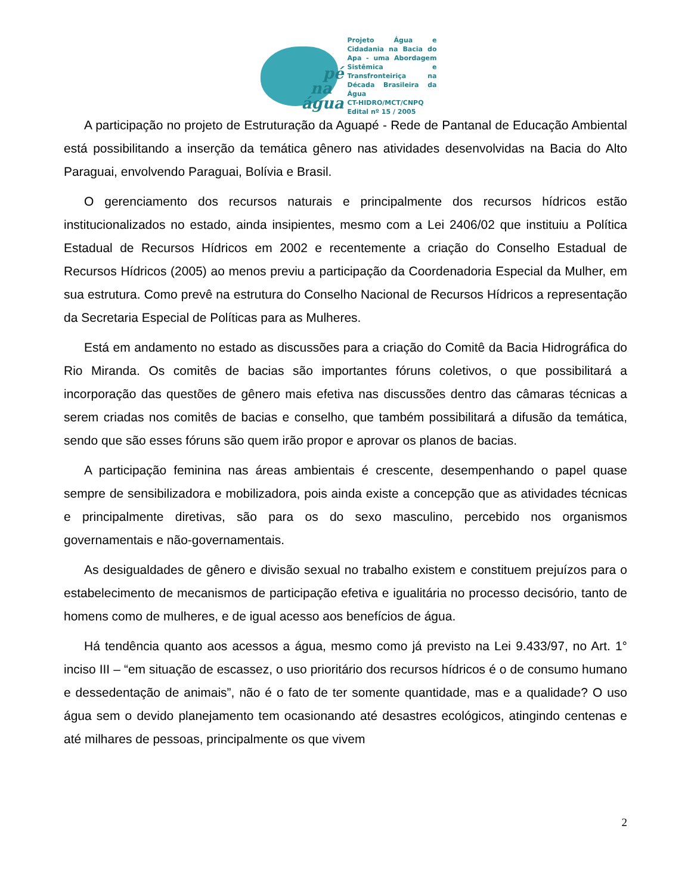pé
na
água
Projeto Água e Cidadania na Bacia do Apa - uma Abordagem Sistêmica e Transfronteiriça na Década Brasileira da Água
CT-HIDRO/MCT/CNPQ
Edital nº 15 / 2005
A participação no projeto de Estruturação da Aguapé - Rede de Pantanal de Educação Ambiental está possibilitando a inserção da temática gênero nas atividades desenvolvidas na Bacia do Alto Paraguai, envolvendo Paraguai, Bolívia e Brasil.
O gerenciamento dos recursos naturais e principalmente dos recursos hídricos estão institucionalizados no estado, ainda insipientes, mesmo com a Lei 2406/02 que instituiu a Política Estadual de Recursos Hídricos em 2002 e recentemente a criação do Conselho Estadual de Recursos Hídricos (2005) ao menos previu a participação da Coordenadoria Especial da Mulher, em sua estrutura. Como prevê na estrutura do Conselho Nacional de Recursos Hídricos a representação da Secretaria Especial de Políticas para as Mulheres.
Está em andamento no estado as discussões para a criação do Comitê da Bacia Hidrográfica do Rio Miranda. Os comitês de bacias são importantes fóruns coletivos, o que possibilitará a incorporação das questões de gênero mais efetiva nas discussões dentro das câmaras técnicas a serem criadas nos comitês de bacias e conselho, que também possibilitará a difusão da temática, sendo que são esses fóruns são quem irão propor e aprovar os planos de bacias.
A participação feminina nas áreas ambientais é crescente, desempenhando o papel quase sempre de sensibilizadora e mobilizadora, pois ainda existe a concepção que as atividades técnicas e principalmente diretivas, são para os do sexo masculino, percebido nos organismos governamentais e não-governamentais.
As desigualdades de gênero e divisão sexual no trabalho existem e constituem prejuízos para o estabelecimento de mecanismos de participação efetiva e igualitária no processo decisório, tanto de homens como de mulheres, e de igual acesso aos benefícios de água.
Há tendência quanto aos acessos a água, mesmo como já previsto na Lei 9.433/97, no Art. 1° inciso III – “em situação de escassez, o uso prioritário dos recursos hídricos é o de consumo humano e dessedentação de animais”, não é o fato de ter somente quantidade, mas e a qualidade? O uso água sem o devido planejamento tem ocasionando até desastres ecológicos, atingindo centenas e até milhares de pessoas, principalmente os que vivem
2